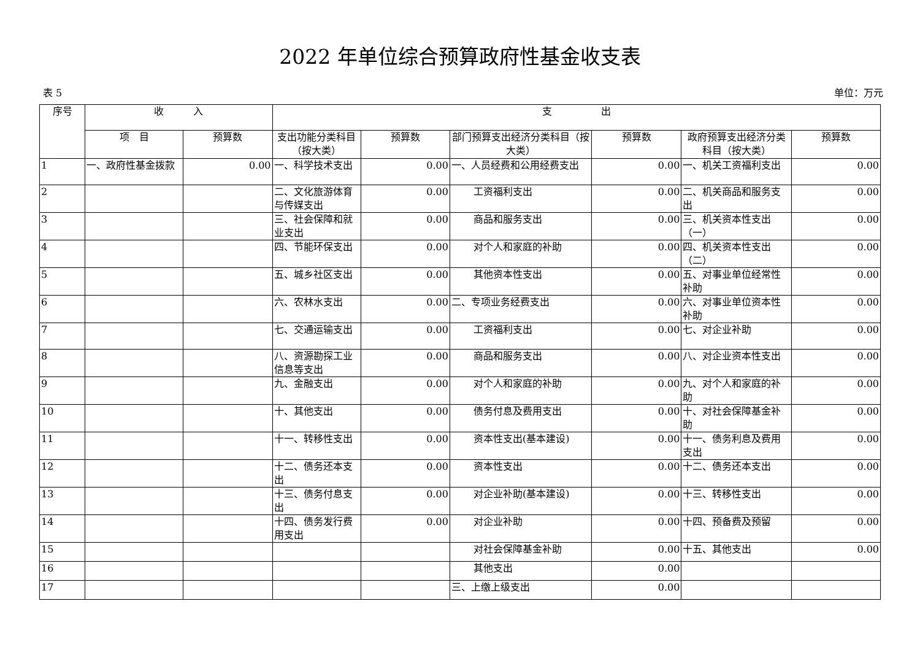2022 年单位综合预算政府性基金收支表
表 5 单位：万元
| 序号 | 收 入 | | 支 出 | | | | | |
| --- | --- | --- | --- | --- | --- | --- | --- | --- |
| | 项 目 | 预算数 | 支出功能分类科目（按大类） | 预算数 | 部门预算支出经济分类科目（按大类） | 预算数 | 政府预算支出经济分类科目（按大类） | 预算数 |
| 1 | 一、政府性基金拨款 | 0.00 | 一、科学技术支出 | 0.00 | 一、人员经费和公用经费支出 | 0.00 | 一、机关工资福利支出 | 0.00 |
| 2 | | | 二、文化旅游体育与传媒支出 | 0.00 | 工资福利支出 | 0.00 | 二、机关商品和服务支出 | 0.00 |
| 3 | | | 三、社会保障和就业支出 | 0.00 | 商品和服务支出 | 0.00 | 三、机关资本性支出（一） | 0.00 |
| 4 | | | 四、节能环保支出 | 0.00 | 对个人和家庭的补助 | 0.00 | 四、机关资本性支出（二） | 0.00 |
| 5 | | | 五、城乡社区支出 | 0.00 | 其他资本性支出 | 0.00 | 五、对事业单位经常性补助 | 0.00 |
| 6 | | | 六、农林水支出 | 0.00 | 二、专项业务经费支出 | 0.00 | 六、对事业单位资本性补助 | 0.00 |
| 7 | | | 七、交通运输支出 | 0.00 | 工资福利支出 | 0.00 | 七、对企业补助 | 0.00 |
| 8 | | | 八、资源勘探工业信息等支出 | 0.00 | 商品和服务支出 | 0.00 | 八、对企业资本性支出 | 0.00 |
| 9 | | | 九、金融支出 | 0.00 | 对个人和家庭的补助 | 0.00 | 九、对个人和家庭的补助 | 0.00 |
| 10 | | | 十、其他支出 | 0.00 | 债务付息及费用支出 | 0.00 | 十、对社会保障基金补助 | 0.00 |
| 11 | | | 十一、转移性支出 | 0.00 | 资本性支出(基本建设) | 0.00 | 十一、债务利息及费用支出 | 0.00 |
| 12 | | | 十二、债务还本支出 | 0.00 | 资本性支出 | 0.00 | 十二、债务还本支出 | 0.00 |
| 13 | | | 十三、债务付息支出 | 0.00 | 对企业补助(基本建设) | 0.00 | 十三、转移性支出 | 0.00 |
| 14 | | | 十四、债务发行费用支出 | 0.00 | 对企业补助 | 0.00 | 十四、预备费及预留 | 0.00 |
| 15 | | | | | 对社会保障基金补助 | 0.00 | 十五、其他支出 | 0.00 |
| 16 | | | | | 其他支出 | 0.00 | | |
| 17 | | | | | 三、上缴上级支出 | 0.00 | | |